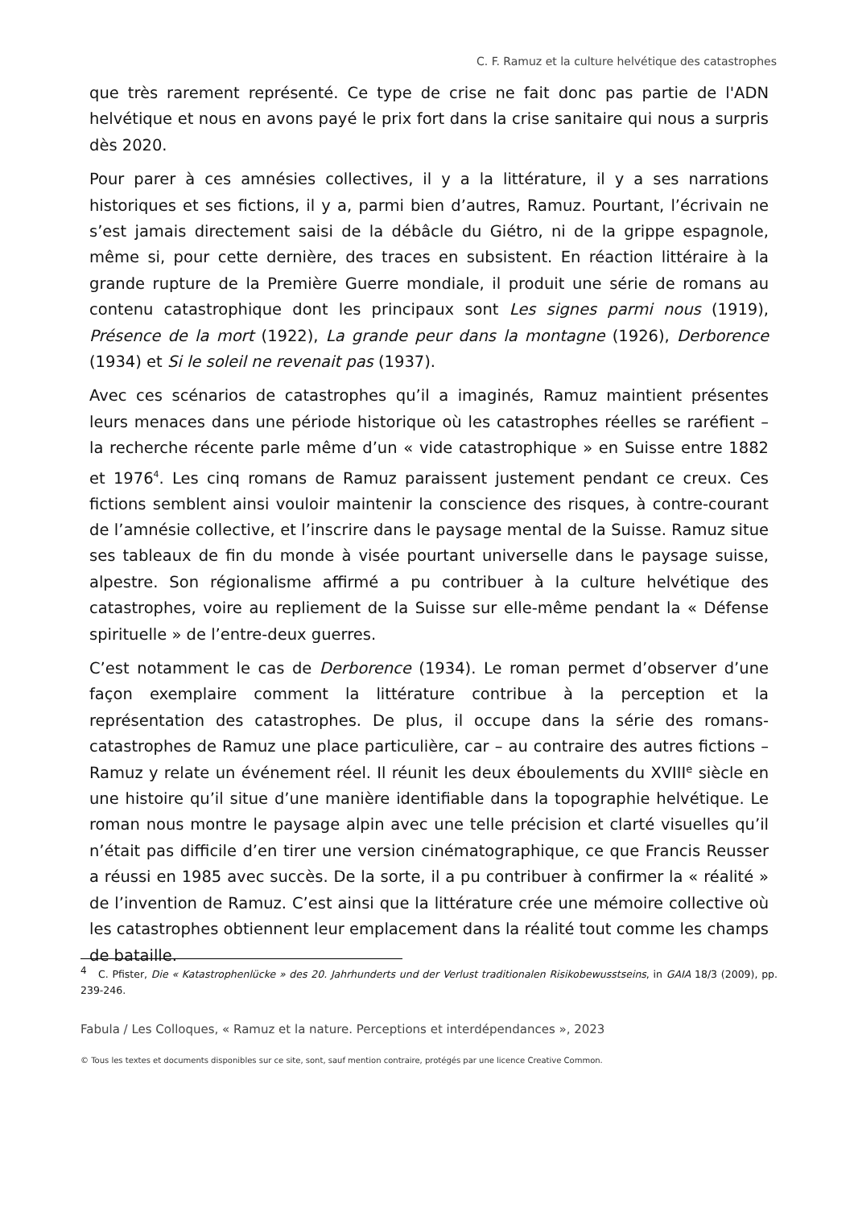C. F. Ramuz et la culture helvétique des catastrophes
que très rarement représenté. Ce type de crise ne fait donc pas partie de l'ADN helvétique et nous en avons payé le prix fort dans la crise sanitaire qui nous a surpris dès 2020.
Pour parer à ces amnésies collectives, il y a la littérature, il y a ses narrations historiques et ses fictions, il y a, parmi bien d’autres, Ramuz. Pourtant, l’écrivain ne s’est jamais directement saisi de la débâcle du Giétro, ni de la grippe espagnole, même si, pour cette dernière, des traces en subsistent. En réaction littéraire à la grande rupture de la Première Guerre mondiale, il produit une série de romans au contenu catastrophique dont les principaux sont Les signes parmi nous (1919), Présence de la mort (1922), La grande peur dans la montagne (1926), Derborence (1934) et Si le soleil ne revenait pas (1937).
Avec ces scénarios de catastrophes qu’il a imaginés, Ramuz maintient présentes leurs menaces dans une période historique où les catastrophes réelles se raréfient – la recherche récente parle même d’un « vide catastrophique » en Suisse entre 1882 et 1976<sup>4</sup>. Les cinq romans de Ramuz paraissent justement pendant ce creux. Ces fictions semblent ainsi vouloir maintenir la conscience des risques, à contre-courant de l’amnésie collective, et l’inscrire dans le paysage mental de la Suisse. Ramuz situe ses tableaux de fin du monde à visée pourtant universelle dans le paysage suisse, alpestre. Son régionalisme affirmé a pu contribuer à la culture helvétique des catastrophes, voire au repliement de la Suisse sur elle-même pendant la « Défense spirituelle » de l’entre-deux guerres.
C’est notamment le cas de Derborence (1934). Le roman permet d’observer d’une façon exemplaire comment la littérature contribue à la perception et la représentation des catastrophes. De plus, il occupe dans la série des romans-catastrophes de Ramuz une place particulière, car – au contraire des autres fictions – Ramuz y relate un événement réel. Il réunit les deux éboulements du XVIII<sup>e</sup> siècle en une histoire qu’il situe d’une manière identifiable dans la topographie helvétique. Le roman nous montre le paysage alpin avec une telle précision et clarté visuelles qu’il n’était pas difficile d’en tirer une version cinématographique, ce que Francis Reusser a réussi en 1985 avec succès. De la sorte, il a pu contribuer à confirmer la « réalité » de l’invention de Ramuz. C’est ainsi que la littérature crée une mémoire collective où les catastrophes obtiennent leur emplacement dans la réalité tout comme les champs de bataille.
<sup>4</sup> C. Pfister, Die « Katastrophenlücke » des 20. Jahrhunderts und der Verlust traditionalen Risikobewusstseins, in GAIA 18/3 (2009), pp. 239-246.
Fabula / Les Colloques, « Ramuz et la nature. Perceptions et interdépendances », 2023
© Tous les textes et documents disponibles sur ce site, sont, sauf mention contraire, protégés par une licence Creative Common.